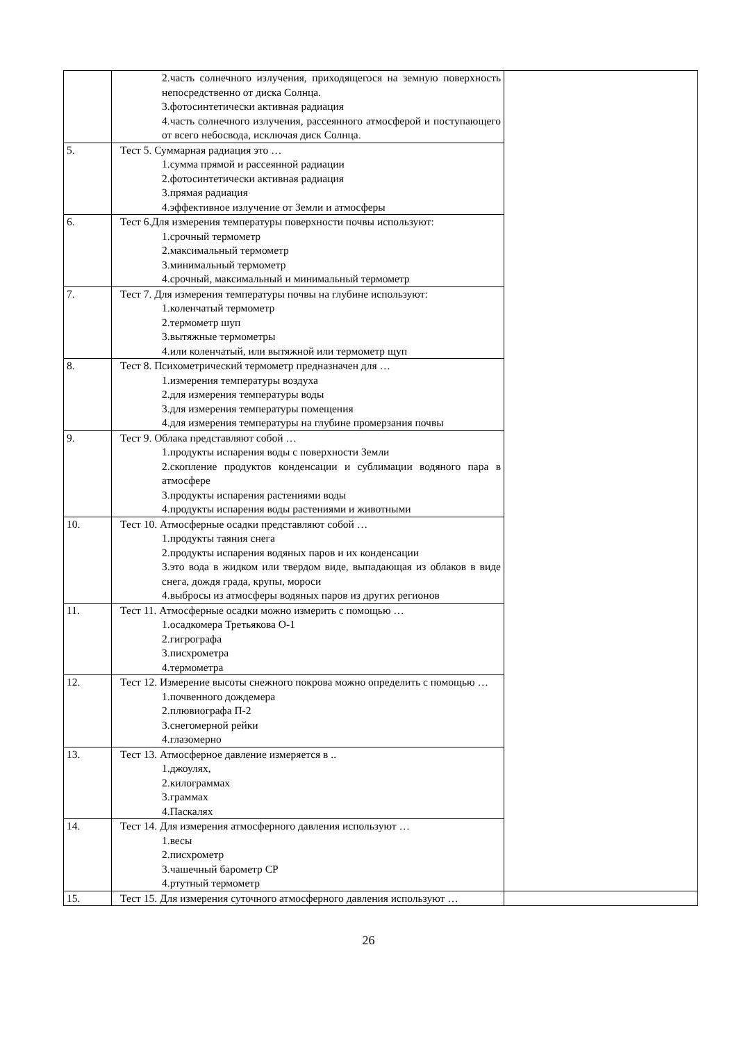| | 2.часть солнечного излучения, приходящегося на земную поверхность непосредственно от диска Солнца. 3.фотосинтетически активная радиация 4.часть солнечного излучения, рассеянного атмосферой и поступающего от всего небосвода, исключая диск Солнца. | |
| 5. | Тест 5. Суммарная радиация это … 1.сумма прямой и рассеянной радиации 2.фотосинтетически активная радиация 3.прямая радиация 4.эффективное излучение от Земли и атмосферы | |
| 6. | Тест 6.Для измерения температуры поверхности почвы используют: 1.срочный термометр 2.максимальный термометр 3.минимальный термометр 4.срочный, максимальный и минимальный термометр | |
| 7. | Тест 7. Для измерения температуры почвы на глубине используют: 1.коленчатый термометр 2.термометр шуп 3.вытяжные термометры 4.или коленчатый, или вытяжной или термометр щуп | |
| 8. | Тест 8. Психометрический термометр предназначен для … 1.измерения температуры воздуха 2.для измерения температуры воды 3.для измерения температуры помещения 4.для измерения температуры на глубине промерзания почвы | |
| 9. | Тест 9. Облака представляют собой … 1.продукты испарения воды с поверхности Земли 2.скопление продуктов конденсации и сублимации водяного пара в атмосфере 3.продукты испарения растениями воды 4.продукты испарения воды растениями и животными | |
| 10. | Тест 10. Атмосферные осадки представляют собой … 1.продукты таяния снега 2.продукты испарения водяных паров и их конденсации 3.это вода в жидком или твердом виде, выпадающая из облаков в виде снега, дождя града, крупы, мороси 4.выбросы из атмосферы водяных паров из других регионов | |
| 11. | Тест 11. Атмосферные осадки можно измерить с помощью … 1.осадкомера Третьякова О-1 2.гигрографа 3.писхрометра 4.термометра | |
| 12. | Тест 12. Измерение высоты снежного покрова можно определить с помощью … 1.почвенного дождемера 2.плювиографа П-2 3.снегомерной рейки 4.глазомерно | |
| 13. | Тест 13. Атмосферное давление измеряется в .. 1.джоулях, 2.килограммах 3.граммах 4.Паскалях | |
| 14. | Тест 14. Для измерения атмосферного давления используют … 1.весы 2.писхрометр 3.чашечный барометр СР 4.ртутный термометр | |
| 15. | Тест 15. Для измерения суточного атмосферного давления используют … | |
26